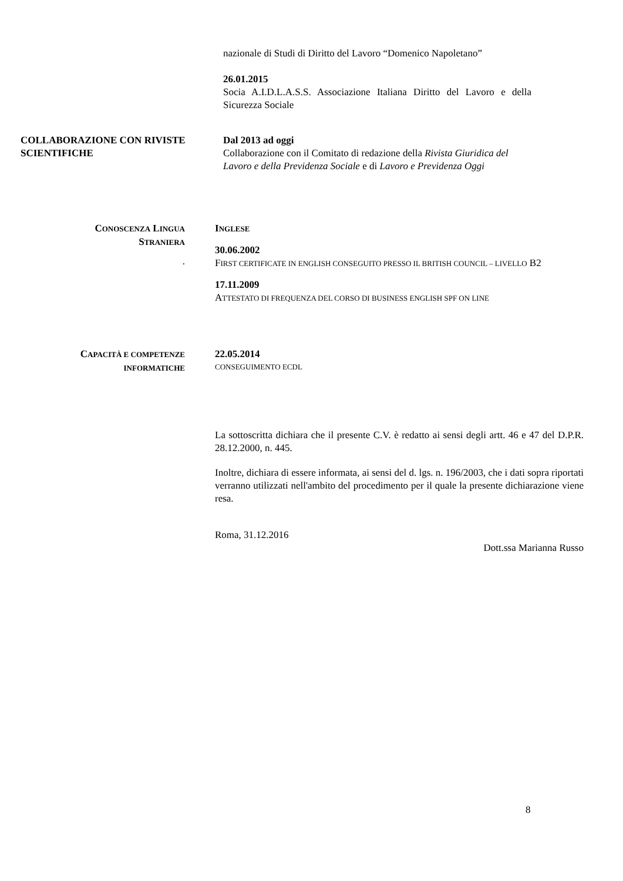nazionale di Studi di Diritto del Lavoro “Domenico Napoletano”
26.01.2015
Socia A.I.D.L.A.S.S. Associazione Italiana Diritto del Lavoro e della Sicurezza Sociale
COLLABORAZIONE CON RIVISTE SCIENTIFICHE
Dal 2013 ad oggi
Collaborazione con il Comitato di redazione della Rivista Giuridica del Lavoro e della Previdenza Sociale e di Lavoro e Previdenza Oggi
CONOSCENZA LINGUA
STRANIERA
.
INGLESE
30.06.2002
FIRST CERTIFICATE IN ENGLISH CONSEGUITO PRESSO IL BRITISH COUNCIL – LIVELLO B2
17.11.2009
ATTESTATO DI FREQUENZA DEL CORSO DI BUSINESS ENGLISH SPF ON LINE
CAPACITÀ E COMPETENZE
INFORMATICHE
22.05.2014
CONSEGUIMENTO ECDL
La sottoscritta dichiara che il presente C.V. è redatto ai sensi degli artt. 46 e 47 del D.P.R. 28.12.2000, n. 445.
Inoltre, dichiara di essere informata, ai sensi del d. lgs. n. 196/2003, che i dati sopra riportati verranno utilizzati nell'ambito del procedimento per il quale la presente dichiarazione viene resa.
Roma, 31.12.2016
Dott.ssa Marianna Russo
8